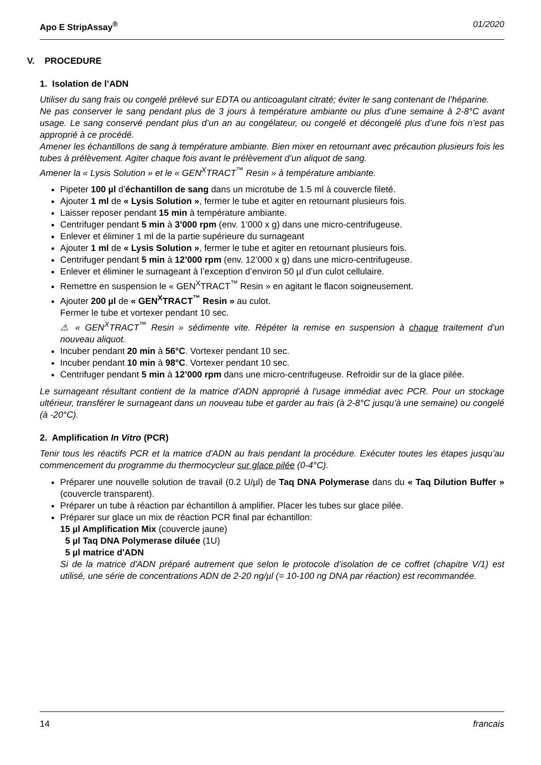Apo E StripAssay<sup>®</sup> 01/2020
V. PROCEDURE
1. Isolation de l’ADN
Utiliser du sang frais ou congelé prélevé sur EDTA ou anticoagulant citraté; éviter le sang contenant de l’héparine.
Ne pas conserver le sang pendant plus de 3 jours à température ambiante ou plus d’une semaine à 2-8°C avant usage. Le sang conservé pendant plus d’un an au congélateur, ou congelé et décongelé plus d’une fois n’est pas approprié à ce procédé.
Amener les échantillons de sang à température ambiante. Bien mixer en retournant avec précaution plusieurs fois les tubes à prélèvement. Agiter chaque fois avant le prélèvement d’un aliquot de sang.
Amener la « Lysis Solution » et le « GEN<sup>X</sup>TRACT<sup>™</sup> Resin » à température ambiante.
Pipeter 100 µl d’échantillon de sang dans un microtube de 1.5 ml à couvercle fileté.
Ajouter 1 ml de « Lysis Solution », fermer le tube et agiter en retournant plusieurs fois.
Laisser reposer pendant 15 min à température ambiante.
Centrifuger pendant 5 min à 3’000 rpm (env. 1’000 x g) dans une micro-centrifugeuse.
Enlever et éliminer 1 ml de la partie supérieure du surnageant
Ajouter 1 ml de « Lysis Solution », fermer le tube et agiter en retournant plusieurs fois.
Centrifuger pendant 5 min à 12’000 rpm (env. 12’000 x g) dans une micro-centrifugeuse.
Enlever et éliminer le surnageant à l’exception d’environ 50 µl d’un culot cellulaire.
Remettre en suspension le « GEN<sup>X</sup>TRACT<sup>™</sup> Resin » en agitant le flacon soigneusement.
Ajouter 200 µl de « GEN<sup>X</sup>TRACT<sup>™</sup> Resin » au culot.
Fermer le tube et vortexer pendant 10 sec.
⚠ « GEN<sup>X</sup>TRACT<sup>™</sup> Resin » sédimente vite. Répéter la remise en suspension à chaque traitement d’un nouveau aliquot.
Incuber pendant 20 min à 56°C. Vortexer pendant 10 sec.
Incuber pendant 10 min à 98°C. Vortexer pendant 10 sec.
Centrifuger pendant 5 min à 12’000 rpm dans une micro-centrifugeuse. Refroidir sur de la glace pilée.
Le surnageant résultant contient de la matrice d'ADN approprié à l'usage immédiat avec PCR. Pour un stockage ultérieur, transférer le surnageant dans un nouveau tube et garder au frais (à 2-8°C jusqu’à une semaine) ou congelé (à -20°C).
2. Amplification In Vitro (PCR)
Tenir tous les réactifs PCR et la matrice d'ADN au frais pendant la procédure. Exécuter toutes les étapes jusqu’au commencement du programme du thermocycleur sur glace pilée (0-4°C).
Préparer une nouvelle solution de travail (0.2 U/µl) de Taq DNA Polymerase dans du « Taq Dilution Buffer » (couvercle transparent).
Préparer un tube à réaction par échantillon à amplifier. Placer les tubes sur glace pilée.
Préparer sur glace un mix de réaction PCR final par échantillon:
15 µl Amplification Mix (couvercle jaune)
5 µl Taq DNA Polymerase diluée (1U)
5 µl matrice d'ADN
Si de la matrice d'ADN préparé autrement que selon le protocole d’isolation de ce coffret (chapitre V/1) est utilisé, une série de concentrations ADN de 2-20 ng/µl (= 10-100 ng DNA par réaction) est recommandée.
14 francais